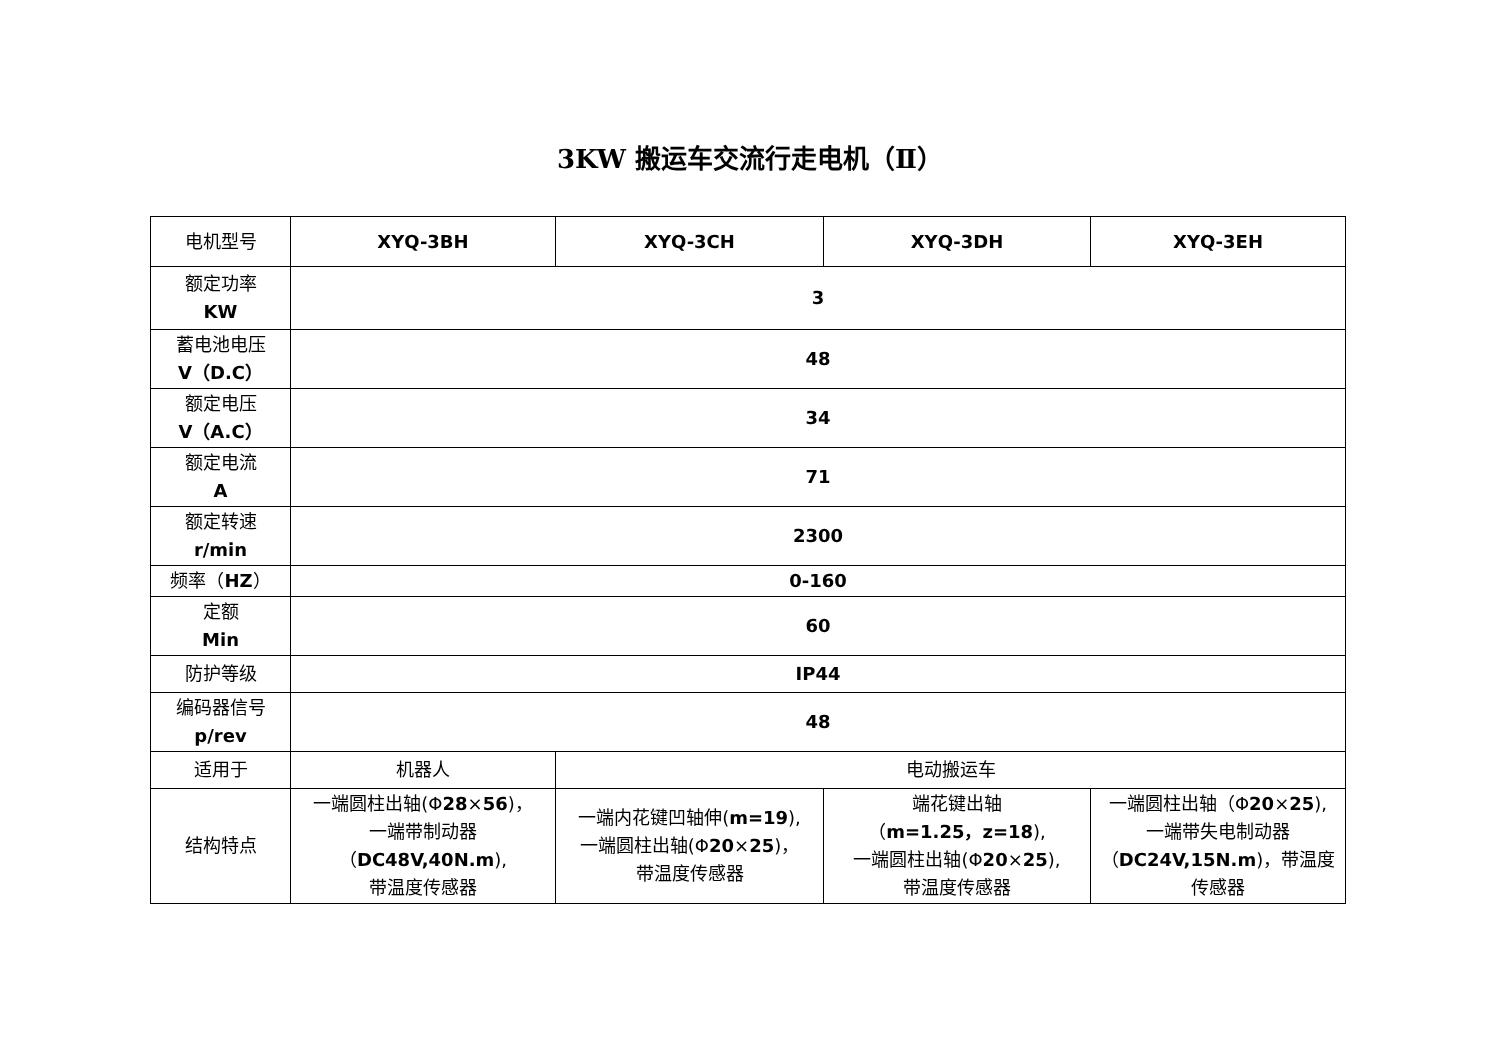3KW 搬运车交流行走电机（Ⅱ）
| 电机型号 | XYQ-3BH | XYQ-3CH | XYQ-3DH | XYQ-3EH |
| 额定功率 KW | 3 | | | |
| 蓄电池电压 V（D.C） | 48 | | | |
| 额定电压 V（A.C） | 34 | | | |
| 额定电流 A | 71 | | | |
| 额定转速 r/min | 2300 | | | |
| 频率（ HZ ） | 0-160 | | | |
| 定额 Min | 60 | | | |
| 防护等级 | IP44 | | | |
| 编码器信号 p/rev | 48 | | | |
| 适用于 | 机器人 | 电动搬运车 | | |
| 结构特点 | 一端圆柱出轴(Φ 28 × 56 )， 一端带制动器 （ DC48V,40N.m ), 带温度传感器 | 一端内花键凹轴伸( m=19 ), 一端圆柱出轴(Φ 20 × 25 )， 带温度传感器 | 端花键出轴 （ m=1.25，z=18 ), 一端圆柱出轴(Φ 20 × 25 ), 带温度传感器 | 一端圆柱出轴（Φ 20 × 25 ), 一端带失电制动器 （ DC24V,15N.m )，带温度 传感器 |